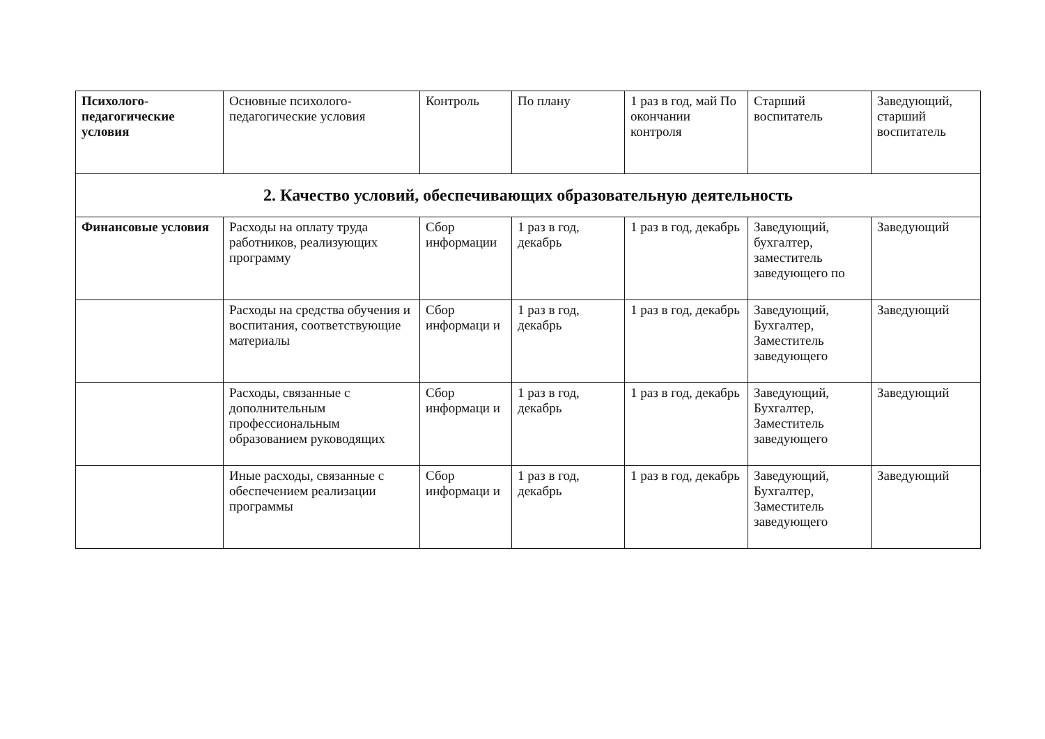| Психолого-педагогические условия | Основные психолого-педагогические условия | Контроль | По плану | 1 раз в год, май По окончании контроля | Старший воспитатель | Заведующий, старший воспитатель |
| 2. Качество условий, обеспечивающих образовательную деятельность | | | | | | |
| Финансовые условия | Расходы на оплату труда работников, реализующих программу | Сбор информации | 1 раз в год, декабрь | 1 раз в год, декабрь | Заведующий, бухгалтер, заместитель заведующего по | Заведующий |
| | Расходы на средства обучения и воспитания, соответствующие материалы | Сбор информаци и | 1 раз в год, декабрь | 1 раз в год, декабрь | Заведующий, Бухгалтер, Заместитель заведующего | Заведующий |
| | Расходы, связанные с дополнительным профессиональным образованием руководящих | Сбор информаци и | 1 раз в год, декабрь | 1 раз в год, декабрь | Заведующий, Бухгалтер, Заместитель заведующего | Заведующий |
| | Иные расходы, связанные с обеспечением реализации программы | Сбор информаци и | 1 раз в год, декабрь | 1 раз в год, декабрь | Заведующий, Бухгалтер, Заместитель заведующего | Заведующий |